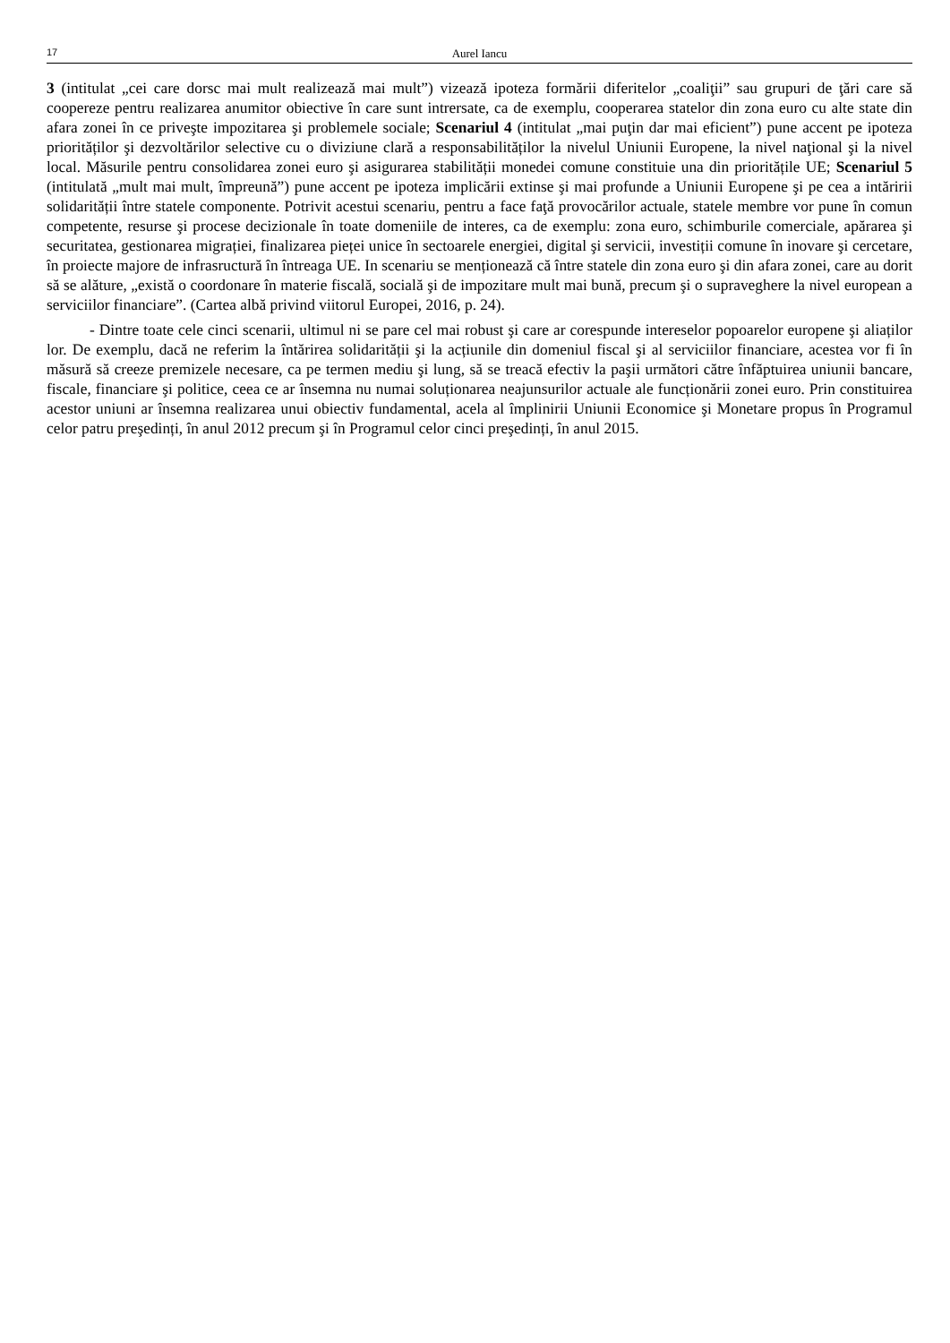17 Aurel Iancu
3 (intitulat „cei care dorsc mai mult realizează mai mult”) vizează ipoteza formării diferitelor „coaliţii” sau grupuri de ţări care să coopereze pentru realizarea anumitor obiective în care sunt intrersate, ca de exemplu, cooperarea statelor din zona euro cu alte state din afara zonei în ce priveşte impozitarea şi problemele sociale; Scenariul 4 (intitulat „mai puţin dar mai eficient”) pune accent pe ipoteza priorităților şi dezvoltărilor selective cu o diviziune clară a responsabilităților la nivelul Uniunii Europene, la nivel naţional şi la nivel local. Măsurile pentru consolidarea zonei euro şi asigurarea stabilității monedei comune constituie una din prioritățile UE; Scenariul 5 (intitulată „mult mai mult, împreună”) pune accent pe ipoteza implicării extinse şi mai profunde a Uniunii Europene şi pe cea a intăririi solidarității între statele componente. Potrivit acestui scenariu, pentru a face faţă provocărilor actuale, statele membre vor pune în comun competente, resurse şi procese decizionale în toate domeniile de interes, ca de exemplu: zona euro, schimburile comerciale, apărarea şi securitatea, gestionarea migrației, finalizarea pieței unice în sectoarele energiei, digital şi servicii, investiții comune în inovare şi cercetare, în proiecte majore de infrasructură în întreaga UE. In scenariu se menționează că între statele din zona euro şi din afara zonei, care au dorit să se alăture, „există o coordonare în materie fiscală, socială şi de impozitare mult mai bună, precum şi o supraveghere la nivel european a serviciilor financiare”. (Cartea albă privind viitorul Europei, 2016, p. 24).
- Dintre toate cele cinci scenarii, ultimul ni se pare cel mai robust şi care ar corespunde intereselor popoarelor europene şi aliaților lor. De exemplu, dacă ne referim la întărirea solidarității şi la acțiunile din domeniul fiscal şi al serviciilor financiare, acestea vor fi în măsură să creeze premizele necesare, ca pe termen mediu şi lung, să se treacă efectiv la paşii următori către înfăptuirea uniunii bancare, fiscale, financiare şi politice, ceea ce ar însemna nu numai soluționarea neajunsurilor actuale ale funcționării zonei euro. Prin constituirea acestor uniuni ar însemna realizarea unui obiectiv fundamental, acela al împlinirii Uniunii Economice şi Monetare propus în Programul celor patru preşedinți, în anul 2012 precum şi în Programul celor cinci preşedinți, în anul 2015.